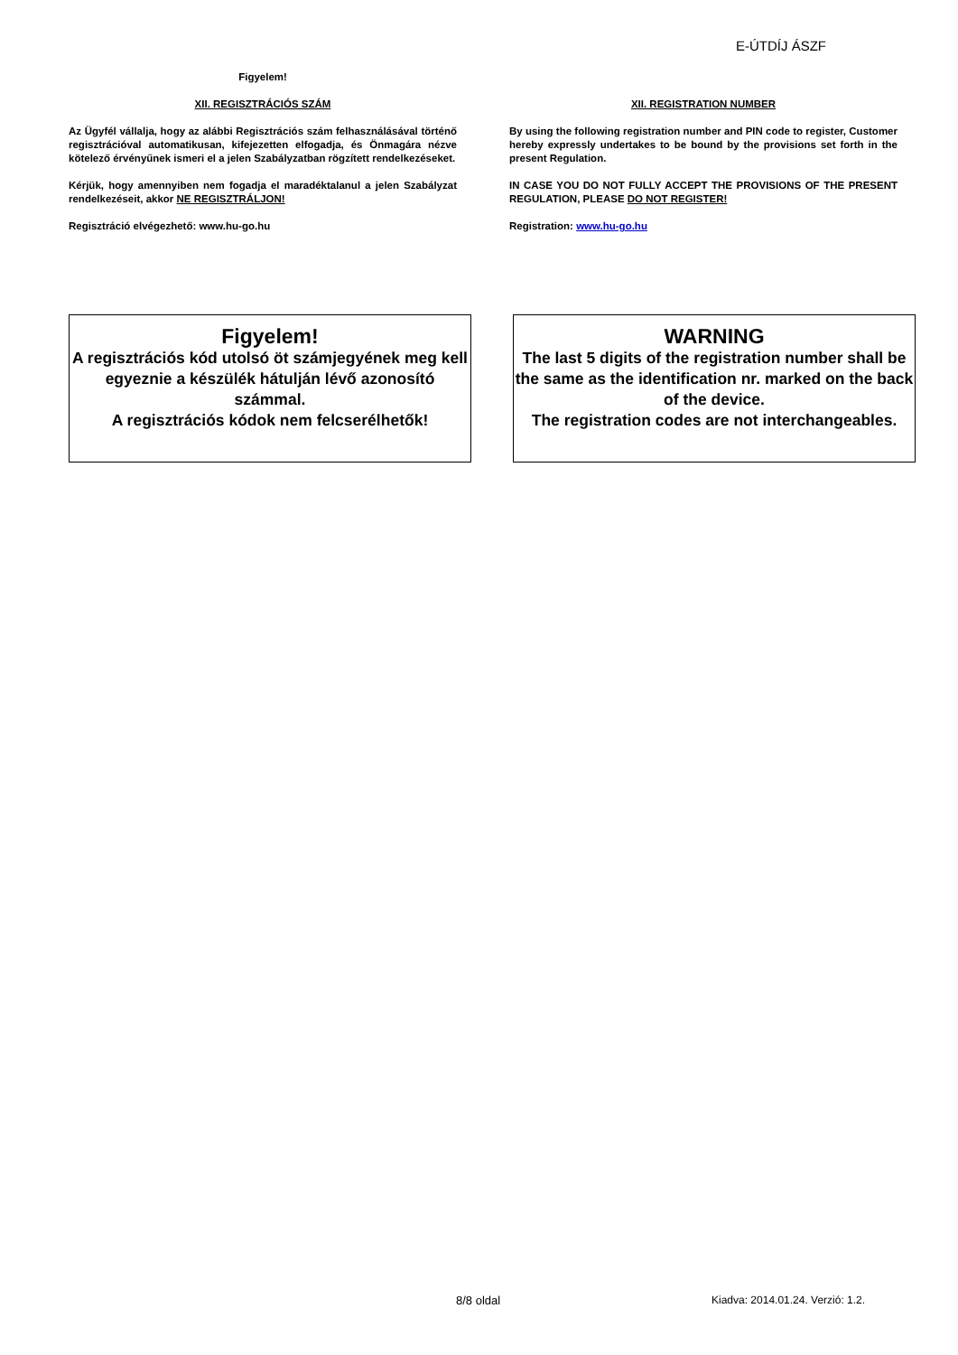E-ÚTDÍJ ÁSZF
Figyelem!
XII. REGISZTRÁCIÓS SZÁM
Az Ügyfél vállalja, hogy az alábbi Regisztrációs szám felhasználásával történő regisztrációval automatikusan, kifejezetten elfogadja, és Önmagára nézve kötelező érvényűnek ismeri el a jelen Szabályzatban rögzített rendelkezéseket.
Kérjük, hogy amennyiben nem fogadja el maradéktalanul a jelen Szabályzat rendelkezéseit, akkor NE REGISZTRÁLJON!
Regisztráció elvégezhető: www.hu-go.hu
XII. REGISTRATION NUMBER
By using the following registration number and PIN code to register, Customer hereby expressly undertakes to be bound by the provisions set forth in the present Regulation.
IN CASE YOU DO NOT FULLY ACCEPT THE PROVISIONS OF THE PRESENT REGULATION, PLEASE DO NOT REGISTER!
Registration: www.hu-go.hu
Figyelem!
A regisztrációs kód utolsó öt számjegyének meg kell egyeznie a készülék hátulján lévő azonosító számmal.
A regisztrációs kódok nem felcserélhetők!
WARNING
The last 5 digits of the registration number shall be the same as the identification nr. marked on the back of the device.
The registration codes are not interchangeables.
8/8 oldal
Kiadva: 2014.01.24. Verzió: 1.2.